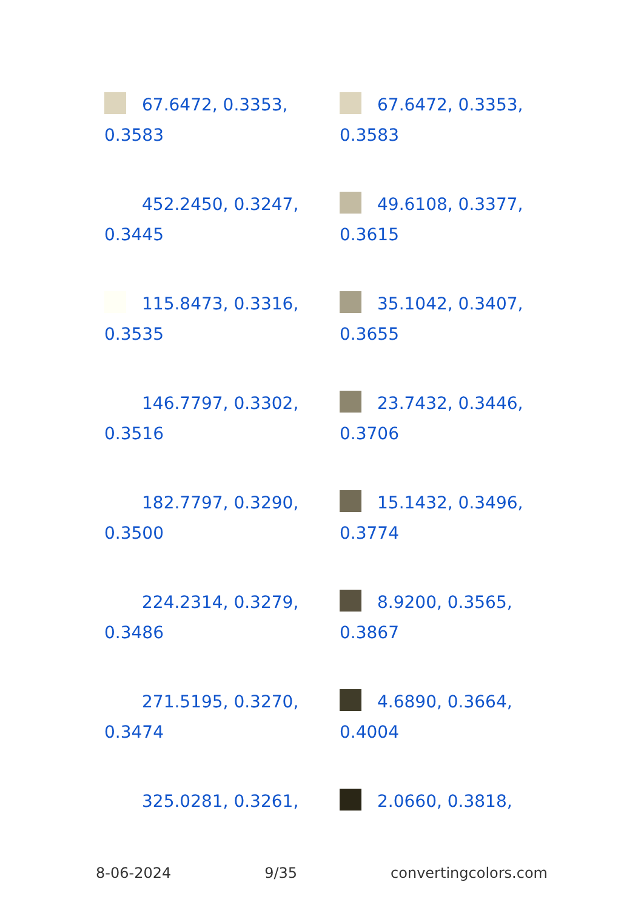67.6472, 0.3353, 0.3583
67.6472, 0.3353, 0.3583
452.2450, 0.3247, 0.3445
49.6108, 0.3377, 0.3615
115.8473, 0.3316, 0.3535
35.1042, 0.3407, 0.3655
146.7797, 0.3302, 0.3516
23.7432, 0.3446, 0.3706
182.7797, 0.3290, 0.3500
15.1432, 0.3496, 0.3774
224.2314, 0.3279, 0.3486
8.9200, 0.3565, 0.3867
271.5195, 0.3270, 0.3474
4.6890, 0.3664, 0.4004
325.0281, 0.3261,
2.0660, 0.3818,
8-06-2024 9/35 convertingcolors.com